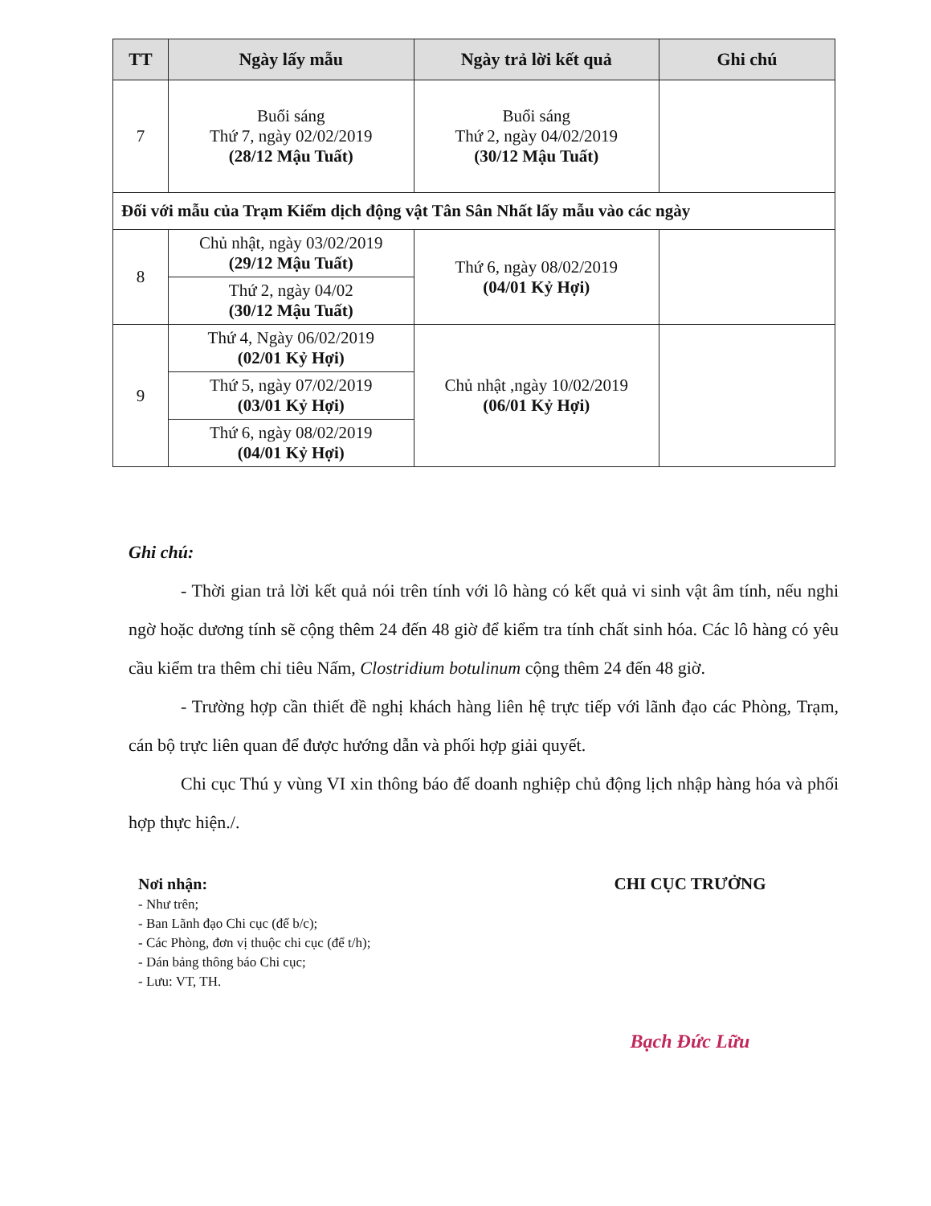| TT | Ngày lấy mẫu | Ngày trả lời kết quả | Ghi chú |
| --- | --- | --- | --- |
| 7 | Buổi sáng Thứ 7, ngày 02/02/2019 (28/12 Mậu Tuất) | Buổi sáng Thứ 2, ngày 04/02/2019 (30/12 Mậu Tuất) | |
| Đối với mẫu của Trạm Kiểm dịch động vật Tân Sân Nhất lấy mẫu vào các ngày | | | |
| 8 | Chủ nhật, ngày 03/02/2019 (29/12 Mậu Tuất) | Thứ 6, ngày 08/02/2019 (04/01 Kỷ Hợi) | |
| | Thứ 2, ngày 04/02 (30/12 Mậu Tuất) | | |
| 9 | Thứ 4, Ngày 06/02/2019 (02/01 Kỷ Hợi) | Chủ nhật ,ngày 10/02/2019 (06/01 Kỷ Hợi) | |
| | Thứ 5, ngày 07/02/2019 (03/01 Kỷ Hợi) | | |
| | Thứ 6, ngày 08/02/2019 (04/01 Kỷ Hợi) | | |
Ghi chú:
- Thời gian trả lời kết quả nói trên tính với lô hàng có kết quả vi sinh vật âm tính, nếu nghi ngờ hoặc dương tính sẽ cộng thêm 24 đến 48 giờ để kiểm tra tính chất sinh hóa. Các lô hàng có yêu cầu kiểm tra thêm chỉ tiêu Nấm, Clostridium botulinum cộng thêm 24 đến 48 giờ.
- Trường hợp cần thiết đề nghị khách hàng liên hệ trực tiếp với lãnh đạo các Phòng, Trạm, cán bộ trực liên quan để được hướng dẫn và phối hợp giải quyết.
Chi cục Thú y vùng VI xin thông báo để doanh nghiệp chủ động lịch nhập hàng hóa và phối hợp thực hiện./.
Nơi nhận:
- Như trên;
- Ban Lãnh đạo Chi cục (để b/c);
- Các Phòng, đơn vị thuộc chi cục (để t/h);
- Dán bảng thông báo Chi cục;
- Lưu: VT, TH.
CHI CỤC TRƯỞNG
Bạch Đức Lữu